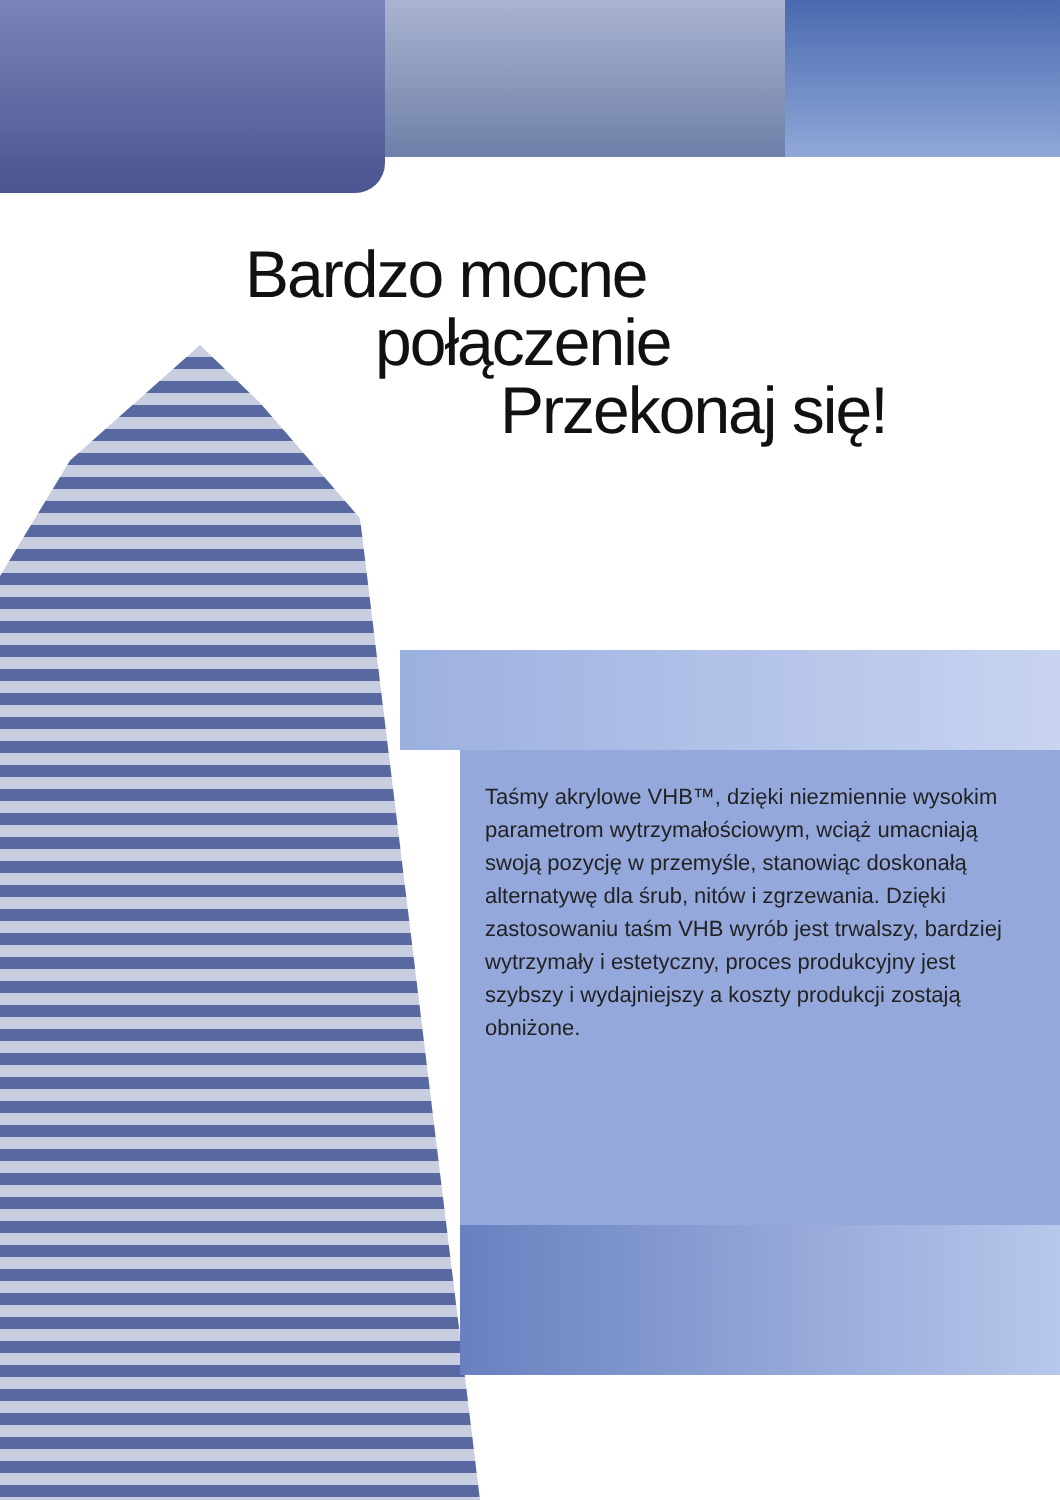Bardzo mocne
połączenie
Przekonaj się!
Taśmy akrylowe VHB™, dzięki niezmiennie wysokim parametrom wytrzymałościowym, wciąż umacniają swoją pozycję w przemyśle, stanowiąc doskonałą alternatywę dla śrub, nitów i zgrzewania. Dzięki zastosowaniu taśm VHB wyrób jest trwalszy, bardziej wytrzymały i estetyczny, proces produkcyjny jest szybszy i wydajniejszy a koszty produkcji zostają obniżone.